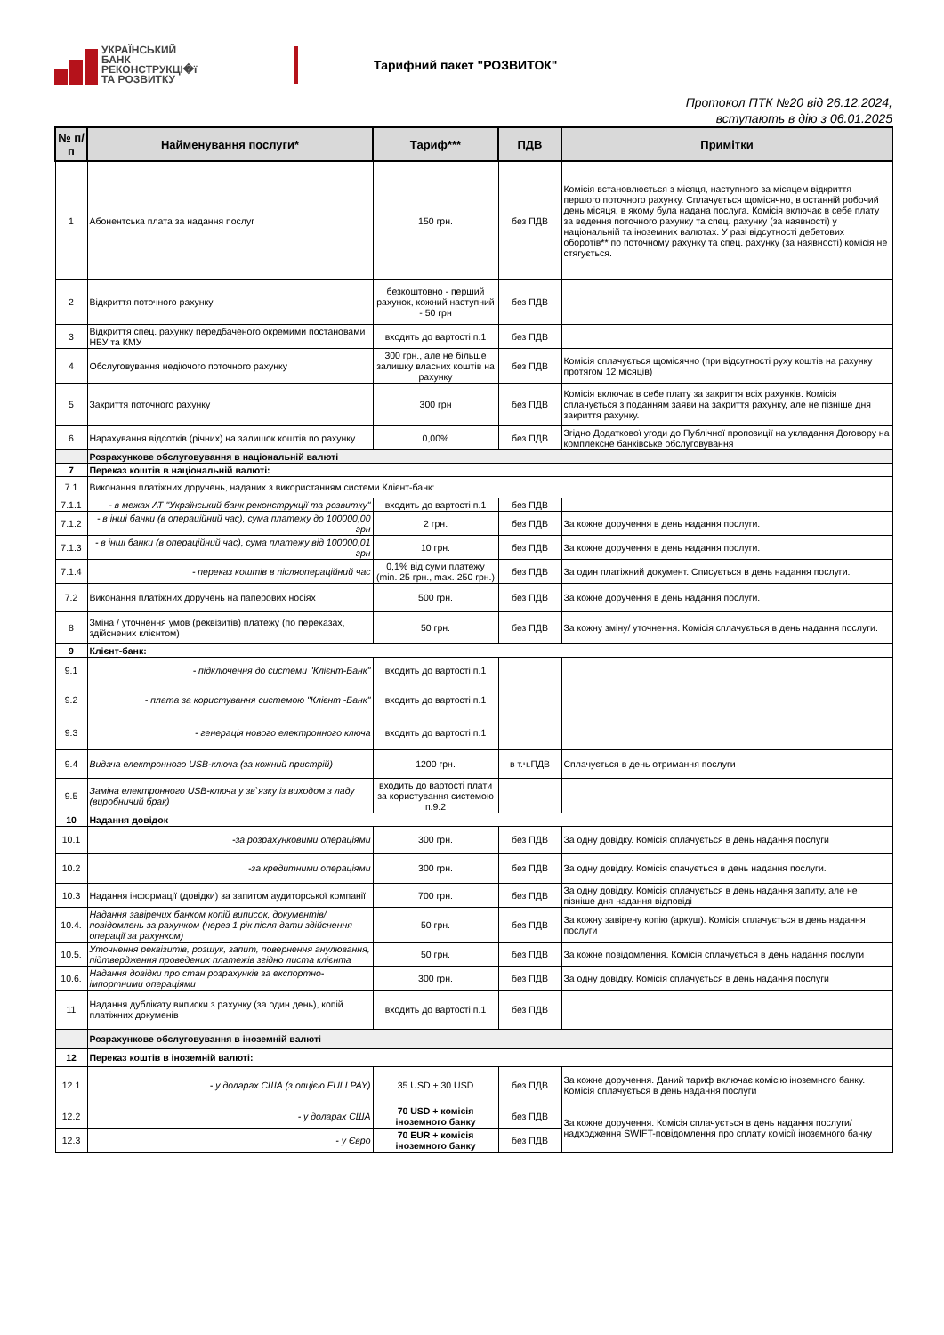УКРАЇНСЬКИЙ
БАНК
РЕКОНСТРУКЦІ�ї
ТА РОЗВИТКУ
Тарифний пакет "РОЗВИТОК"
Протокол ПТК №20 від 26.12.2024,
вступають в дію з 06.01.2025
| № п/п | Найменування послуги* | Тариф*** | ПДВ | Примітки |
| --- | --- | --- | --- | --- |
| 1 | Абонентська плата за надання послуг | 150 грн. | без ПДВ | Комісія встановлюється з місяця, наступного за місяцем відкриття першого поточного рахунку. Сплачується щомісячно, в останній робочий день місяця, в якому була надана послуга. Комісія включає в себе плату за ведення поточного рахунку та спец. рахунку (за наявності) у національній та іноземних валютах. У разі відсутності дебетових оборотів** по поточному рахунку та спец. рахунку (за наявності) комісія не стягується. |
| 2 | Відкриття поточного рахунку | безкоштовно - перший рахунок, кожний наступний - 50 грн | без ПДВ | |
| 3 | Відкриття спец. рахунку передбаченого окремими постановами НБУ та КМУ | входить до вартості п.1 | без ПДВ | |
| 4 | Обслуговування недіючого поточного рахунку | 300 грн., але не більше залишку власних коштів на рахунку | без ПДВ | Комісія сплачується щомісячно (при відсутності руху коштів на рахунку протягом 12 місяців) |
| 5 | Закриття поточного рахунку | 300 грн | без ПДВ | Комісія включає в себе плату за закриття всіх рахунків. Комісія сплачується з поданням заяви на закриття рахунку, але не пізніше дня закриття рахунку. |
| 6 | Нарахування відсотків (річних) на залишок коштів по рахунку | 0,00% | без ПДВ | Згідно Додаткової угоди до Публічної пропозиції на укладання Договору на комплексне банківське обслуговування |
| | Розрахункове обслуговування в національній валюті | | | |
| 7 | Переказ коштів в національній валюті: | | | |
| 7.1 | Виконання платіжних доручень, наданих з використанням системи Клієнт-банк: | | | |
| 7.1.1 | - в межах АТ "Український банк реконструкції та розвитку" | входить до вартості п.1 | без ПДВ | |
| 7.1.2 | - в інші банки (в операційний час), сума платежу до 100000,00 грн | 2 грн. | без ПДВ | За кожне доручення в день надання послуги. |
| 7.1.3 | - в інші банки (в операційний час), сума платежу від 100000,01 грн | 10 грн. | без ПДВ | За кожне доручення в день надання послуги. |
| 7.1.4 | - переказ коштів в післяопераційний час | 0,1% від суми платежу (min. 25 грн., max. 250 грн.) | без ПДВ | За один платіжний документ. Списується в день надання послуги. |
| 7.2 | Виконання платіжних доручень на паперових носіях | 500 грн. | без ПДВ | За кожне доручення в день надання послуги. |
| 8 | Зміна / уточнення умов (реквізитів) платежу (по переказах, здійснених клієнтом) | 50 грн. | без ПДВ | За кожну зміну/ уточнення. Комісія сплачується в день надання послуги. |
| 9 | Клієнт-банк: | | | |
| 9.1 | - підключення до системи "Клієнт-Банк" | входить до вартості п.1 | | |
| 9.2 | - плата за користування системою "Клієнт -Банк" | входить до вартості п.1 | | |
| 9.3 | - генерація нового електронного ключа | входить до вартості п.1 | | |
| 9.4 | Видача електронного USB-ключа (за кожний пристрій) | 1200 грн. | в т.ч.ПДВ | Сплачується в день отримання послуги |
| 9.5 | Заміна електронного USB-ключа у зв`язку із виходом з ладу (виробничий брак) | входить до вартості плати за користування системою п.9.2 | | |
| 10 | Надання довідок | | | |
| 10.1 | -за розрахунковими операціями | 300 грн. | без ПДВ | За одну довідку. Комісія сплачується в день надання послуги |
| 10.2 | -за кредитними операціями | 300 грн. | без ПДВ | За одну довідку. Комісія спачується в день надання послуги. |
| 10.3 | Надання інформації (довідки) за запитом аудиторської компанії | 700 грн. | без ПДВ | За одну довідку. Комісія сплачується в день надання запиту, але не пізніше дня надання відповіді |
| 10.4. | Надання завірених банком копій виписок, документів/повідомлень за рахунком (через 1 рік після дати здійснення операції за рахунком) | 50 грн. | без ПДВ | За кожну завірену копію (аркуш). Комісія сплачується в день надання послуги |
| 10.5. | Уточнення реквізитів, розшук, запит, повернення анулювання, підтвердження проведених платежів згідно листа клієнта | 50 грн. | без ПДВ | За кожне повідомлення. Комісія сплачується в день надання послуги |
| 10.6. | Надання довідки про стан розрахунків за експортно-імпортними операціями | 300 грн. | без ПДВ | За одну довідку. Комісія сплачується в день надання послуги |
| 11 | Надання дублікату виписки з рахунку (за один день), копій платіжних докуменів | входить до вартості п.1 | без ПДВ | |
| | Розрахункове обслуговування в іноземній валюті | | | |
| 12 | Переказ коштів в іноземній валюті: | | | |
| 12.1 | - у доларах США (з опцією FULLPAY) | 35 USD + 30 USD | без ПДВ | За кожне доручення. Даний тариф включає комісію іноземного банку. Комісія сплачується в день надання послуги |
| 12.2 | - у доларах США | 70 USD + комісія іноземного банку | без ПДВ | За кожне доручення. Комісія сплачується в день надання послуги/надходження SWIFT-повідомлення про сплату комісії іноземного банку |
| 12.3 | - у Євро | 70 EUR + комісія іноземного банку | без ПДВ | |